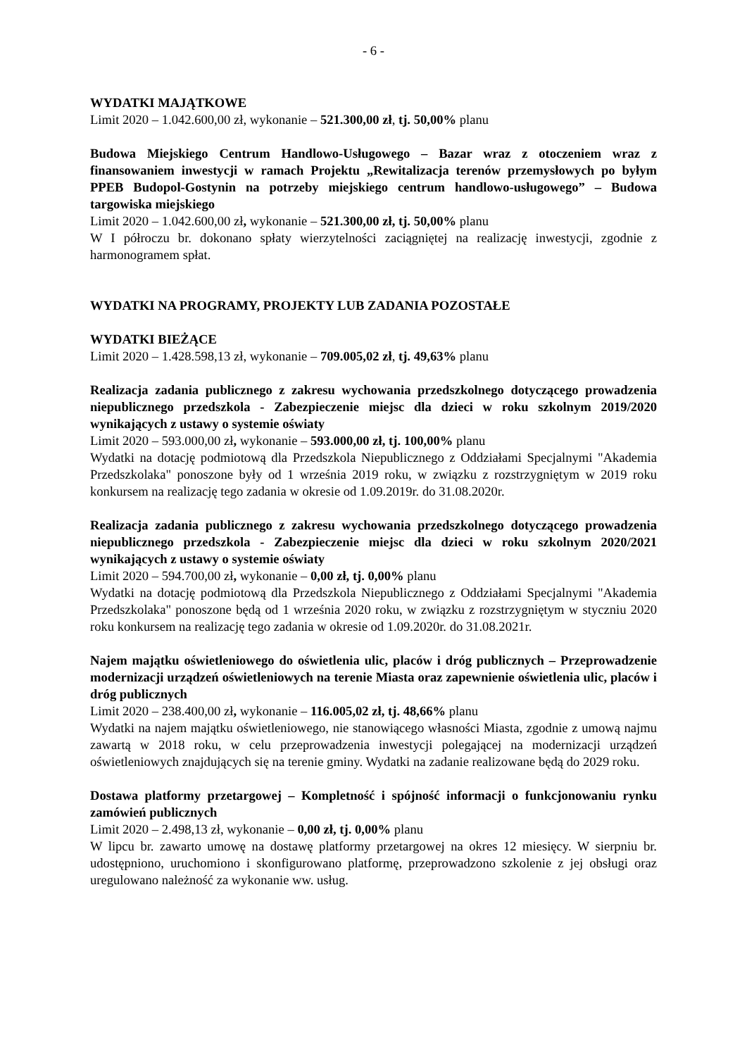- 6 -
WYDATKI MAJĄTKOWE
Limit 2020 – 1.042.600,00 zł, wykonanie – 521.300,00 zł, tj. 50,00% planu
Budowa Miejskiego Centrum Handlowo-Usługowego – Bazar wraz z otoczeniem wraz z finansowaniem inwestycji w ramach Projektu „Rewitalizacja terenów przemysłowych po byłym PPEB Budopol-Gostynin na potrzeby miejskiego centrum handlowo-usługowego” – Budowa targowiska miejskiego
Limit 2020 – 1.042.600,00 zł, wykonanie – 521.300,00 zł, tj. 50,00% planu
W I półroczu br. dokonano spłaty wierzytelności zaciągniętej na realizację inwestycji, zgodnie z harmonogramem spłat.
WYDATKI NA PROGRAMY, PROJEKTY LUB ZADANIA POZOSTAŁE
WYDATKI BIEŻĄCE
Limit 2020 – 1.428.598,13 zł, wykonanie – 709.005,02 zł, tj. 49,63% planu
Realizacja zadania publicznego z zakresu wychowania przedszkolnego dotyczącego prowadzenia niepublicznego przedszkola - Zabezpieczenie miejsc dla dzieci w roku szkolnym 2019/2020 wynikających z ustawy o systemie oświaty
Limit 2020 – 593.000,00 zł, wykonanie – 593.000,00 zł, tj. 100,00% planu
Wydatki na dotację podmiotową dla Przedszkola Niepublicznego z Oddziałami Specjalnymi "Akademia Przedszkolaka" ponoszone były od 1 września 2019 roku, w związku z rozstrzygniętym w 2019 roku konkursem na realizację tego zadania w okresie od 1.09.2019r. do 31.08.2020r.
Realizacja zadania publicznego z zakresu wychowania przedszkolnego dotyczącego prowadzenia niepublicznego przedszkola - Zabezpieczenie miejsc dla dzieci w roku szkolnym 2020/2021 wynikających z ustawy o systemie oświaty
Limit 2020 – 594.700,00 zł, wykonanie – 0,00 zł, tj. 0,00% planu
Wydatki na dotację podmiotową dla Przedszkola Niepublicznego z Oddziałami Specjalnymi "Akademia Przedszkolaka" ponoszone będą od 1 września 2020 roku, w związku z rozstrzygniętym w styczniu 2020 roku konkursem na realizację tego zadania w okresie od 1.09.2020r. do 31.08.2021r.
Najem majątku oświetleniowego do oświetlenia ulic, placów i dróg publicznych – Przeprowadzenie modernizacji urządzeń oświetleniowych na terenie Miasta oraz zapewnienie oświetlenia ulic, placów i dróg publicznych
Limit 2020 – 238.400,00 zł, wykonanie – 116.005,02 zł, tj. 48,66% planu
Wydatki na najem majątku oświetleniowego, nie stanowiącego własności Miasta, zgodnie z umową najmu zawartą w 2018 roku, w celu przeprowadzenia inwestycji polegającej na modernizacji urządzeń oświetleniowych znajdujących się na terenie gminy. Wydatki na zadanie realizowane będą do 2029 roku.
Dostawa platformy przetargowej – Kompletność i spójność informacji o funkcjonowaniu rynku zamówień publicznych
Limit 2020 – 2.498,13 zł, wykonanie – 0,00 zł, tj. 0,00% planu
W lipcu br. zawarto umowę na dostawę platformy przetargowej na okres 12 miesięcy. W sierpniu br. udostępniono, uruchomiono i skonfigurowano platformę, przeprowadzono szkolenie z jej obsługi oraz uregulowano należność za wykonanie ww. usług.